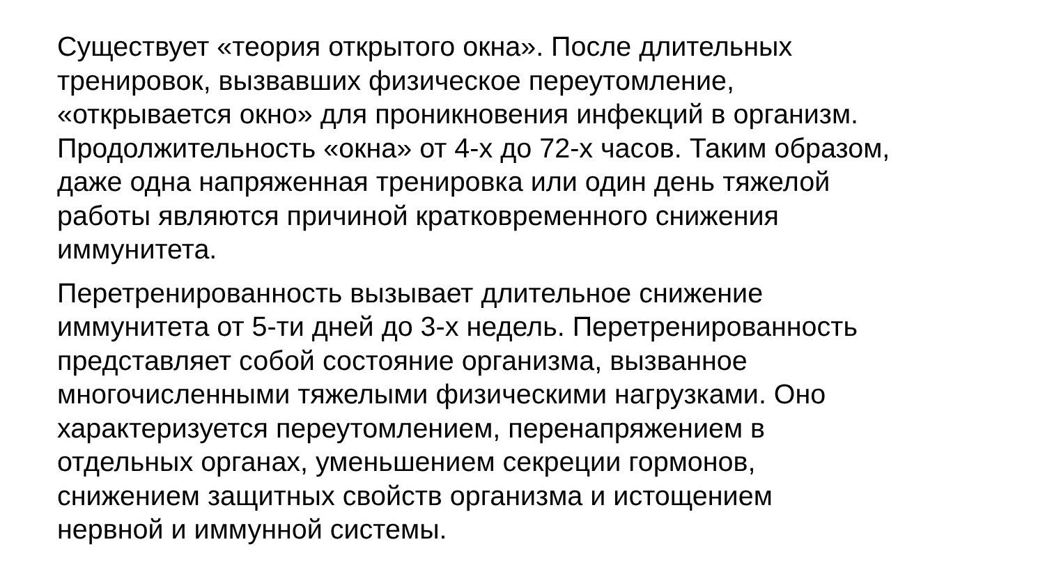Существует «теория открытого окна». После длительных
тренировок, вызвавших физическое переутомление,
«открывается окно» для проникновения инфекций в организм.
Продолжительность «окна» от 4-х до 72-х часов. Таким образом,
даже одна напряженная тренировка или один день тяжелой
работы являются причиной кратковременного снижения
иммунитета.
Перетренированность вызывает длительное снижение
иммунитета от 5-ти дней до 3-х недель. Перетренированность
представляет собой состояние организма, вызванное
многочисленными тяжелыми физическими нагрузками. Оно
характеризуется переутомлением, перенапряжением в
отдельных органах, уменьшением секреции гормонов,
снижением защитных свойств организма и истощением
нервной и иммунной системы.